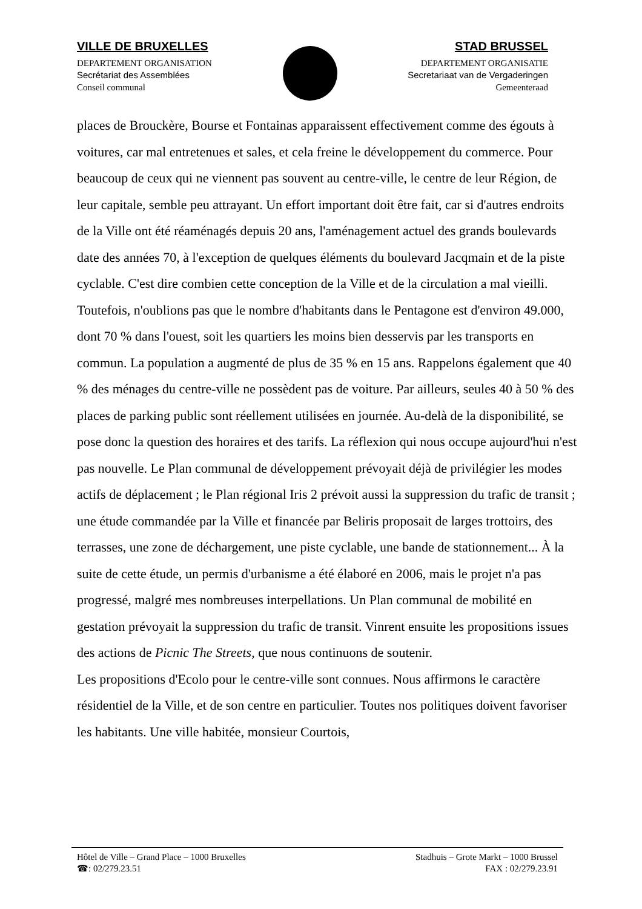VILLE DE BRUXELLES
DEPARTEMENT ORGANISATION
Secrétariat des Assemblées
Conseil communal
STAD BRUSSEL
DEPARTEMENT ORGANISATIE
Secretariaat van de Vergaderingen
Gemeenteraad
places de Brouckère, Bourse et Fontainas apparaissent effectivement comme des égouts à voitures, car mal entretenues et sales, et cela freine le développement du commerce. Pour beaucoup de ceux qui ne viennent pas souvent au centre-ville, le centre de leur Région, de leur capitale, semble peu attrayant. Un effort important doit être fait, car si d'autres endroits de la Ville ont été réaménagés depuis 20 ans, l'aménagement actuel des grands boulevards date des années 70, à l'exception de quelques éléments du boulevard Jacqmain et de la piste cyclable. C'est dire combien cette conception de la Ville et de la circulation a mal vieilli. Toutefois, n'oublions pas que le nombre d'habitants dans le Pentagone est d'environ 49.000, dont 70 % dans l'ouest, soit les quartiers les moins bien desservis par les transports en commun. La population a augmenté de plus de 35 % en 15 ans. Rappelons également que 40 % des ménages du centre-ville ne possèdent pas de voiture. Par ailleurs, seules 40 à 50 % des places de parking public sont réellement utilisées en journée. Au-delà de la disponibilité, se pose donc la question des horaires et des tarifs. La réflexion qui nous occupe aujourd'hui n'est pas nouvelle. Le Plan communal de développement prévoyait déjà de privilégier les modes actifs de déplacement ; le Plan régional Iris 2 prévoit aussi la suppression du trafic de transit ; une étude commandée par la Ville et financée par Beliris proposait de larges trottoirs, des terrasses, une zone de déchargement, une piste cyclable, une bande de stationnement... À la suite de cette étude, un permis d'urbanisme a été élaboré en 2006, mais le projet n'a pas progressé, malgré mes nombreuses interpellations. Un Plan communal de mobilité en gestation prévoyait la suppression du trafic de transit. Vinrent ensuite les propositions issues des actions de Picnic The Streets, que nous continuons de soutenir.
Les propositions d'Ecolo pour le centre-ville sont connues. Nous affirmons le caractère résidentiel de la Ville, et de son centre en particulier. Toutes nos politiques doivent favoriser les habitants. Une ville habitée, monsieur Courtois,
Hôtel de Ville – Grand Place – 1000 Bruxelles
☎: 02/279.23.51
Stadhuis – Grote Markt – 1000 Brussel
FAX : 02/279.23.91